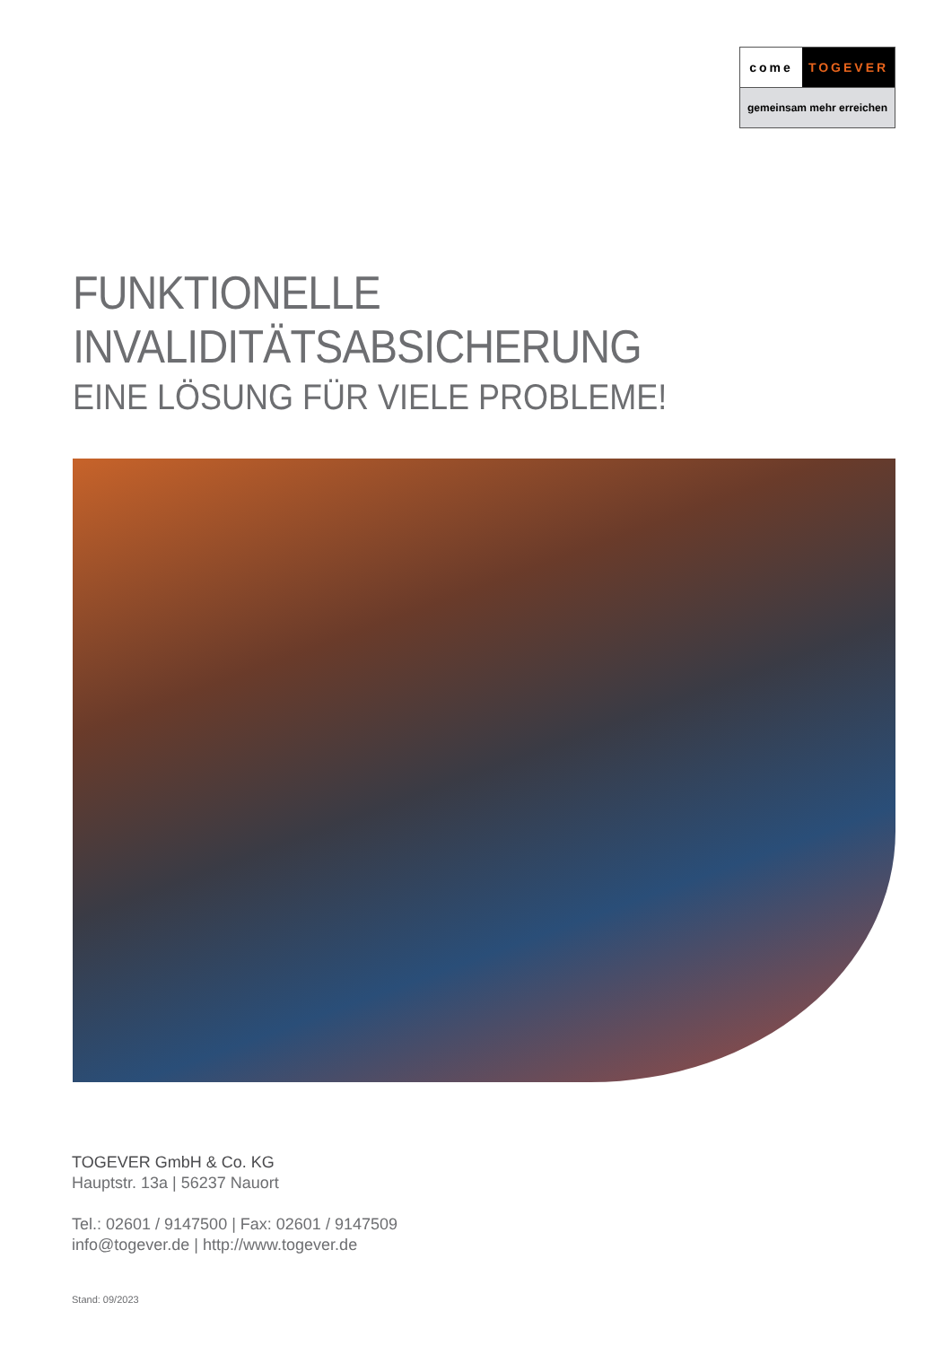come TOGEVER
gemeinsam mehr erreichen
FUNKTIONELLE INVALIDITÄTSABSICHERUNG
EINE LÖSUNG FÜR VIELE PROBLEME!
TOGEVER GmbH & Co. KG
Hauptstr. 13a | 56237 Nauort
Tel.: 02601 / 9147500 | Fax: 02601 / 9147509
info@togever.de | http://www.togever.de
Stand: 09/2023